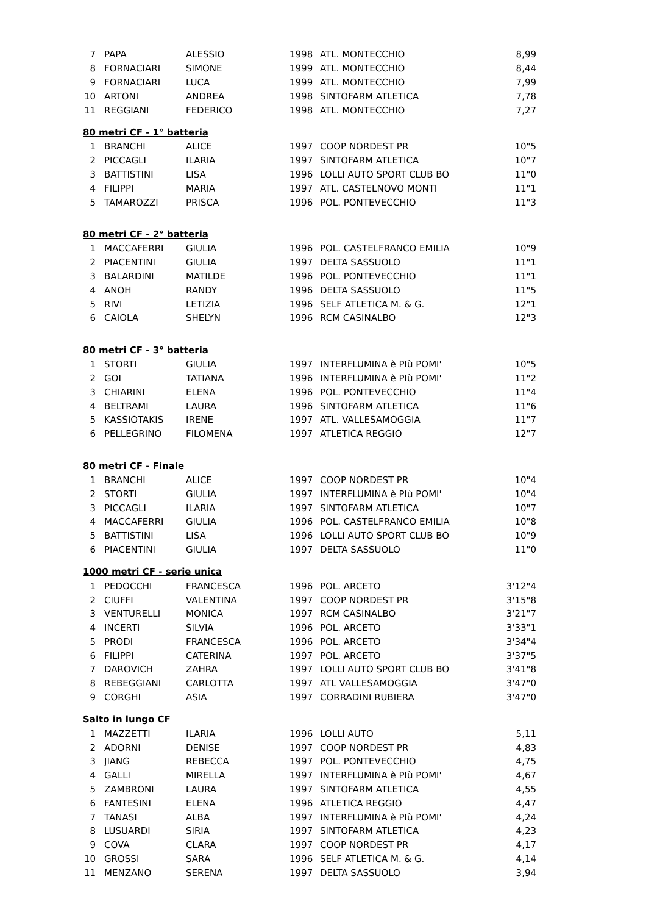| 7 | PAPA | ALESSIO | 1998 | ATL. MONTECCHIO | 8,99 |
| 8 | FORNACIARI | SIMONE | 1999 | ATL. MONTECCHIO | 8,44 |
| 9 | FORNACIARI | LUCA | 1999 | ATL. MONTECCHIO | 7,99 |
| 10 | ARTONI | ANDREA | 1998 | SINTOFARM ATLETICA | 7,78 |
| 11 | REGGIANI | FEDERICO | 1998 | ATL. MONTECCHIO | 7,27 |
| 80 metri CF - 1° batteria | | | | | |
| 1 | BRANCHI | ALICE | 1997 | COOP NORDEST PR | 10"5 |
| 2 | PICCAGLI | ILARIA | 1997 | SINTOFARM ATLETICA | 10"7 |
| 3 | BATTISTINI | LISA | 1996 | LOLLI AUTO SPORT CLUB BO | 11"0 |
| 4 | FILIPPI | MARIA | 1997 | ATL. CASTELNOVO MONTI | 11"1 |
| 5 | TAMAROZZI | PRISCA | 1996 | POL. PONTEVECCHIO | 11"3 |
| 80 metri CF - 2° batteria | | | | | |
| 1 | MACCAFERRI | GIULIA | 1996 | POL. CASTELFRANCO EMILIA | 10"9 |
| 2 | PIACENTINI | GIULIA | 1997 | DELTA SASSUOLO | 11"1 |
| 3 | BALARDINI | MATILDE | 1996 | POL. PONTEVECCHIO | 11"1 |
| 4 | ANOH | RANDY | 1996 | DELTA SASSUOLO | 11"5 |
| 5 | RIVI | LETIZIA | 1996 | SELF ATLETICA M. & G. | 12"1 |
| 6 | CAIOLA | SHELYN | 1996 | RCM CASINALBO | 12"3 |
| 80 metri CF - 3° batteria | | | | | |
| 1 | STORTI | GIULIA | 1997 | INTERFLUMINA è PIù POMI' | 10"5 |
| 2 | GOI | TATIANA | 1996 | INTERFLUMINA è PIù POMI' | 11"2 |
| 3 | CHIARINI | ELENA | 1996 | POL. PONTEVECCHIO | 11"4 |
| 4 | BELTRAMI | LAURA | 1996 | SINTOFARM ATLETICA | 11"6 |
| 5 | KASSIOTAKIS | IRENE | 1997 | ATL. VALLESAMOGGIA | 11"7 |
| 6 | PELLEGRINO | FILOMENA | 1997 | ATLETICA REGGIO | 12"7 |
| 80 metri CF - Finale | | | | | |
| 1 | BRANCHI | ALICE | 1997 | COOP NORDEST PR | 10"4 |
| 2 | STORTI | GIULIA | 1997 | INTERFLUMINA è PIù POMI' | 10"4 |
| 3 | PICCAGLI | ILARIA | 1997 | SINTOFARM ATLETICA | 10"7 |
| 4 | MACCAFERRI | GIULIA | 1996 | POL. CASTELFRANCO EMILIA | 10"8 |
| 5 | BATTISTINI | LISA | 1996 | LOLLI AUTO SPORT CLUB BO | 10"9 |
| 6 | PIACENTINI | GIULIA | 1997 | DELTA SASSUOLO | 11"0 |
| 1000 metri CF - serie unica | | | | | |
| 1 | PEDOCCHI | FRANCESCA | 1996 | POL. ARCETO | 3'12"4 |
| 2 | CIUFFI | VALENTINA | 1997 | COOP NORDEST PR | 3'15"8 |
| 3 | VENTURELLI | MONICA | 1997 | RCM CASINALBO | 3'21"7 |
| 4 | INCERTI | SILVIA | 1996 | POL. ARCETO | 3'33"1 |
| 5 | PRODI | FRANCESCA | 1996 | POL. ARCETO | 3'34"4 |
| 6 | FILIPPI | CATERINA | 1997 | POL. ARCETO | 3'37"5 |
| 7 | DAROVICH | ZAHRA | 1997 | LOLLI AUTO SPORT CLUB BO | 3'41"8 |
| 8 | REBEGGIANI | CARLOTTA | 1997 | ATL VALLESAMOGGIA | 3'47"0 |
| 9 | CORGHI | ASIA | 1997 | CORRADINI RUBIERA | 3'47"0 |
| Salto in lungo CF | | | | | |
| 1 | MAZZETTI | ILARIA | 1996 | LOLLI AUTO | 5,11 |
| 2 | ADORNI | DENISE | 1997 | COOP NORDEST PR | 4,83 |
| 3 | JIANG | REBECCA | 1997 | POL. PONTEVECCHIO | 4,75 |
| 4 | GALLI | MIRELLA | 1997 | INTERFLUMINA è PIù POMI' | 4,67 |
| 5 | ZAMBRONI | LAURA | 1997 | SINTOFARM ATLETICA | 4,55 |
| 6 | FANTESINI | ELENA | 1996 | ATLETICA REGGIO | 4,47 |
| 7 | TANASI | ALBA | 1997 | INTERFLUMINA è PIù POMI' | 4,24 |
| 8 | LUSUARDI | SIRIA | 1997 | SINTOFARM ATLETICA | 4,23 |
| 9 | COVA | CLARA | 1997 | COOP NORDEST PR | 4,17 |
| 10 | GROSSI | SARA | 1996 | SELF ATLETICA M. & G. | 4,14 |
| 11 | MENZANO | SERENA | 1997 | DELTA SASSUOLO | 3,94 |